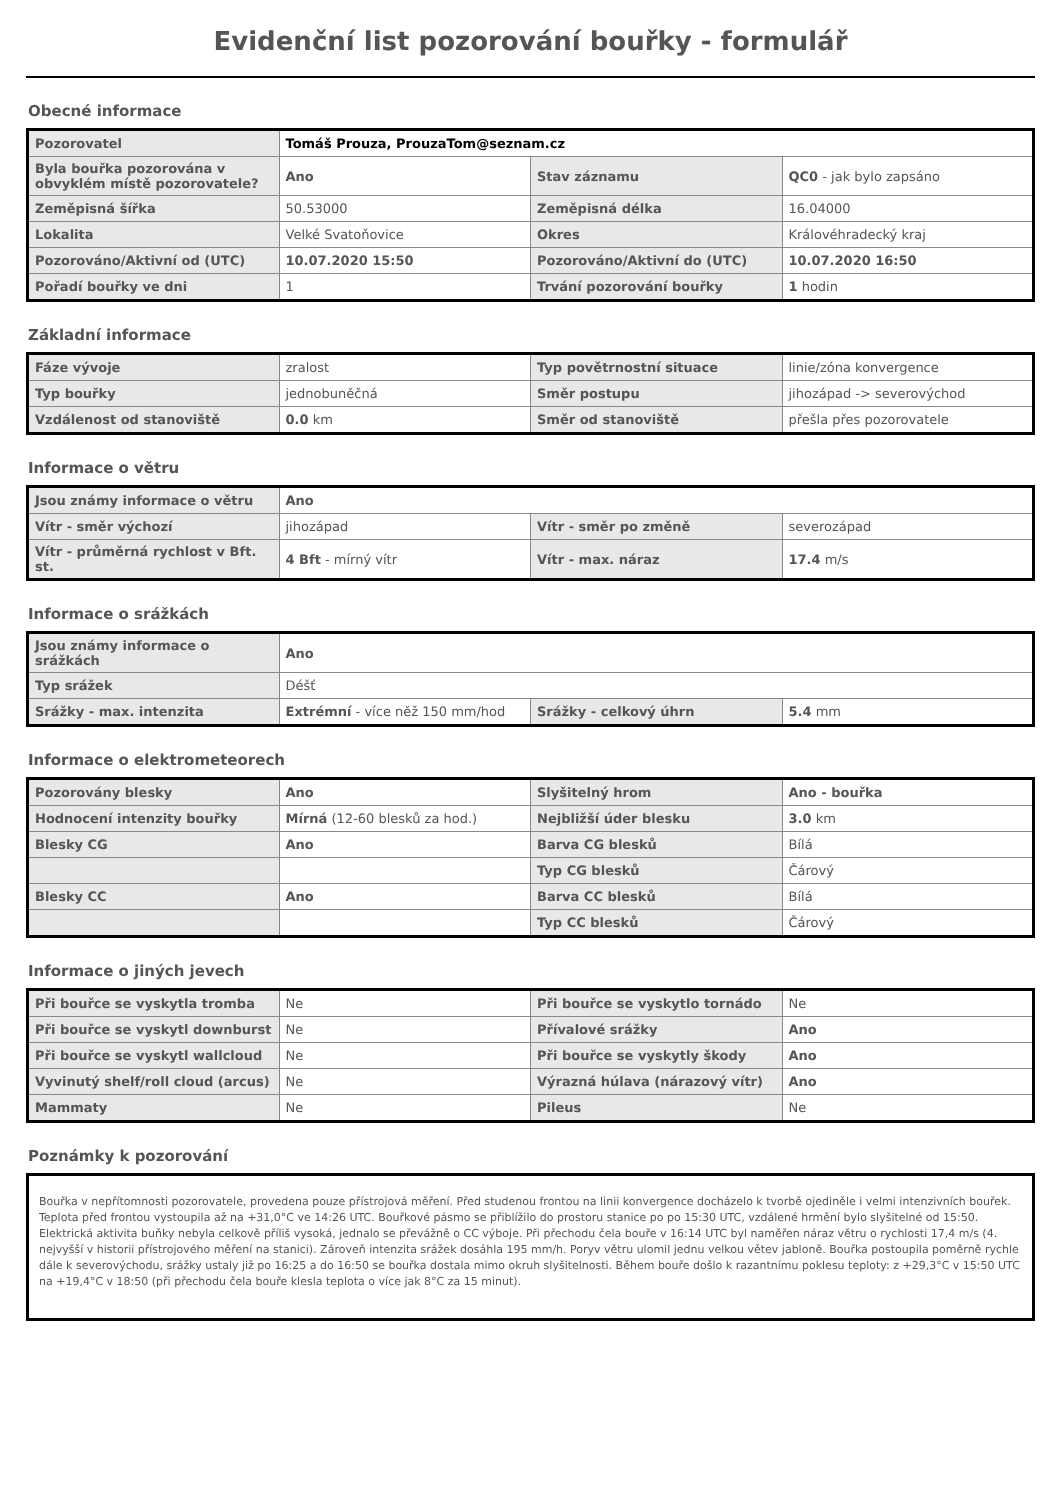Evidenční list pozorování bouřky - formulář
Obecné informace
| Pozorovatel | Tomáš Prouza, ProuzaTom@seznam.cz | | |
| Byla bouřka pozorována v obvyklém místě pozorovatele? | Ano | Stav záznamu | QC0 - jak bylo zapsáno |
| Zeměpisná šířka | 50.53000 | Zeměpisná délka | 16.04000 |
| Lokalita | Velké Svatoňovice | Okres | Královéhradecký kraj |
| Pozorováno/Aktivní od (UTC) | 10.07.2020 15:50 | Pozorováno/Aktivní do (UTC) | 10.07.2020 16:50 |
| Pořadí bouřky ve dni | 1 | Trvání pozorování bouřky | 1 hodin |
Základní informace
| Fáze vývoje | zralost | Typ povětrnostní situace | linie/zóna konvergence |
| Typ bouřky | jednobuněčná | Směr postupu | jihozápad -> severovýchod |
| Vzdálenost od stanoviště | 0.0 km | Směr od stanoviště | přešla přes pozorovatele |
Informace o větru
| Jsou známy informace o větru | Ano | | |
| Vítr - směr výchozí | jihozápad | Vítr - směr po změně | severozápad |
| Vítr - průměrná rychlost v Bft. st. | 4 Bft - mírný vítr | Vítr - max. náraz | 17.4 m/s |
Informace o srážkách
| Jsou známy informace o srážkách | Ano | | |
| Typ srážek | Déšť | | |
| Srážky - max. intenzita | Extrémní - více něž 150 mm/hod | Srážky - celkový úhrn | 5.4 mm |
Informace o elektrometeorech
| Pozorovány blesky | Ano | Slyšitelný hrom | Ano - bouřka |
| Hodnocení intenzity bouřky | Mírná (12-60 blesků za hod.) | Nejbližší úder blesku | 3.0 km |
| Blesky CG | Ano | Barva CG blesků | Bílá |
| | | Typ CG blesků | Čárový |
| Blesky CC | Ano | Barva CC blesků | Bílá |
| | | Typ CC blesků | Čárový |
Informace o jiných jevech
| Při bouřce se vyskytla tromba | Ne | Při bouřce se vyskytlo tornádo | Ne |
| Při bouřce se vyskytl downburst | Ne | Přívalové srážky | Ano |
| Při bouřce se vyskytl wallcloud | Ne | Při bouřce se vyskytly škody | Ano |
| Vyvinutý shelf/roll cloud (arcus) | Ne | Výrazná húlava (nárazový vítr) | Ano |
| Mammaty | Ne | Pileus | Ne |
Poznámky k pozorování
Bouřka v nepřítomnosti pozorovatele, provedena pouze přístrojová měření. Před studenou frontou na linii konvergence docházelo k tvorbě ojediněle i velmi intenzivních bouřek. Teplota před frontou vystoupila až na +31,0°C ve 14:26 UTC. Bouřkové pásmo se přiblížilo do prostoru stanice po po 15:30 UTC, vzdálené hrmění bylo slyšitelné od 15:50. Elektrická aktivita buňky nebyla celkově příliš vysoká, jednalo se převážně o CC výboje. Při přechodu čela bouře v 16:14 UTC byl naměřen náraz větru o rychlosti 17,4 m/s (4. nejvyšší v historii přístrojového měření na stanici). Zároveň intenzita srážek dosáhla 195 mm/h. Poryv větru ulomil jednu velkou větev jabloně. Bouřka postoupila poměrně rychle dále k severovýchodu, srážky ustaly již po 16:25 a do 16:50 se bouřka dostala mimo okruh slyšitelnosti. Během bouře došlo k razantnímu poklesu teploty: z +29,3°C v 15:50 UTC na +19,4°C v 18:50 (při přechodu čela bouře klesla teplota o více jak 8°C za 15 minut).